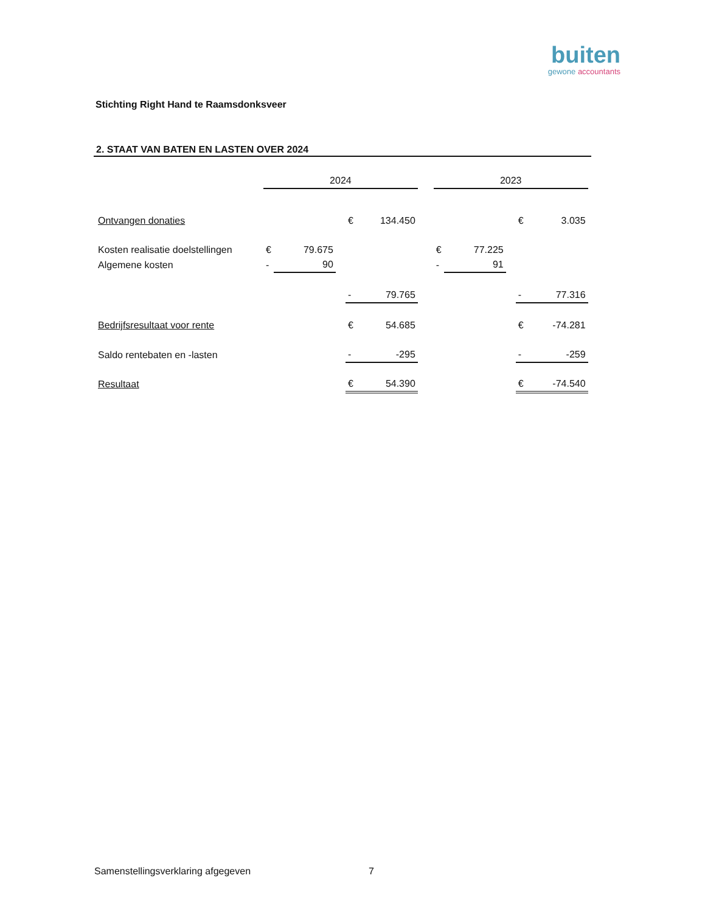buiten
gewone accountants
Stichting Right Hand te Raamsdonksveer
2. STAAT VAN BATEN EN LASTEN OVER 2024
| | 2024 | | | | | | 2023 | | | | |
| Ontvangen donaties | | | | € | 134.450 | | | | | € | 3.035 |
| Kosten realisatie doelstellingen | € | 79.675 | | | | | € | 77.225 | | | |
| Algemene kosten | - | 90 | | | | | - | 91 | | | |
| | | | | - | 79.765 | | | | | - | 77.316 |
| Bedrijfsresultaat voor rente | | | | € | 54.685 | | | | | € | -74.281 |
| Saldo rentebaten en -lasten | | | | - | -295 | | | | | - | -259 |
| Resultaat | | | | € | 54.390 | | | | | € | -74.540 |
Samenstellingsverklaring afgegeven 7